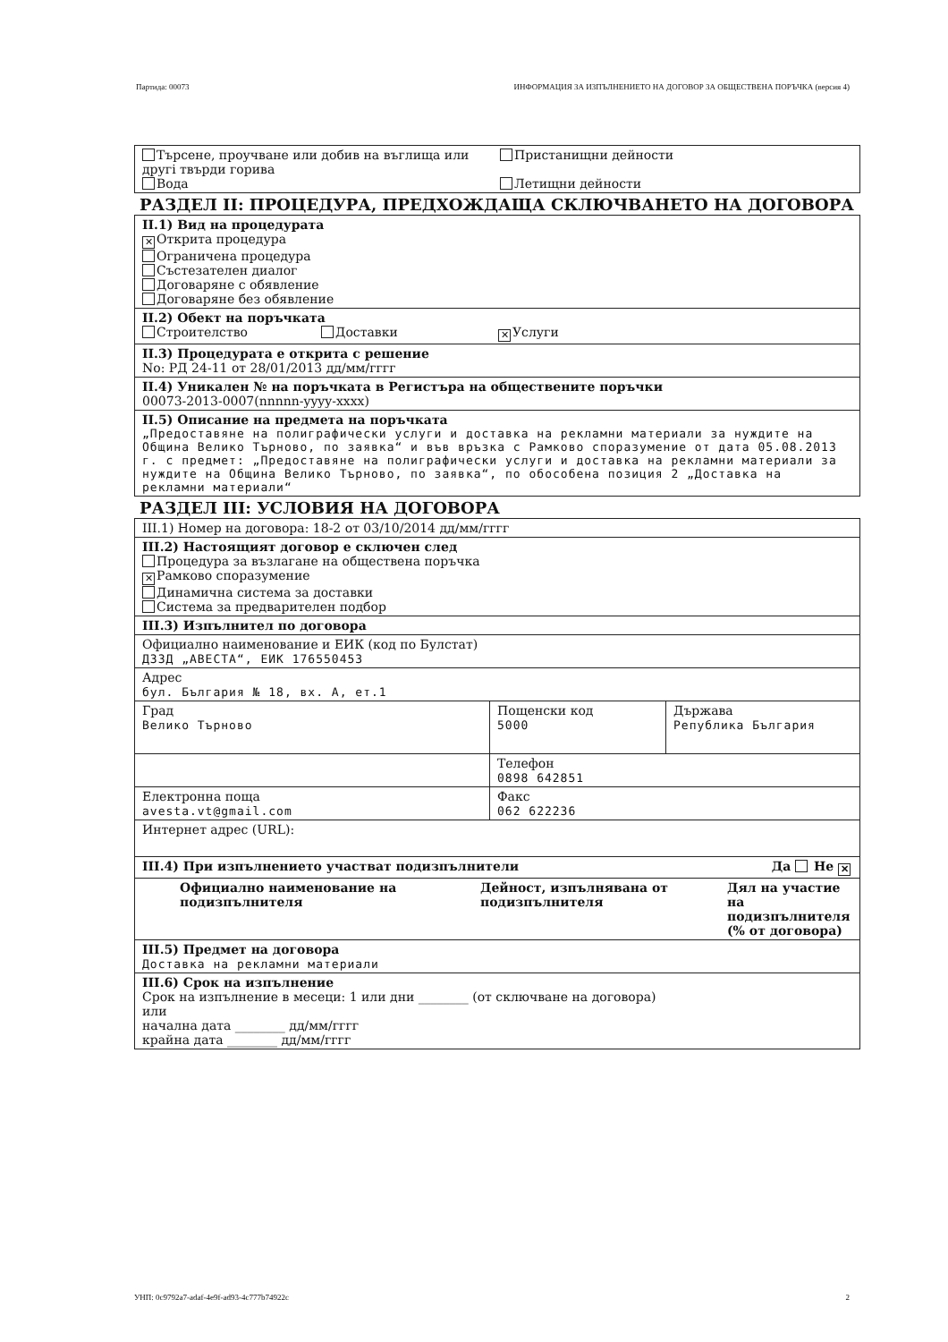Партида: 00073 ИНФОРМАЦИЯ ЗА ИЗПЪЛНЕНИЕТО НА ДОГОВОР ЗА ОБЩЕСТВЕНА ПОРЪЧКА (версия 4)
Търсене, проучване или добив на въглища или другi твърди горива
Вода
Пристанищни дейности
Летищни дейности
РАЗДЕЛ II: ПРОЦЕДУРА, ПРЕДХОЖДАЩА СКЛЮЧВАНЕТО НА ДОГОВОРА
II.1) Вид на процедурата
✕ Открита процедура
Ограничена процедура
Състезателен диалог
Договаряне с обявление
Договаряне без обявление
II.2) Обект на поръчката
Строителство Доставки ✕ Услуги
II.3) Процедурата е открита с решение
No: РД 24-11 от 28/01/2013 дд/мм/гггг
II.4) Уникален № на поръчката в Регистъра на обществените поръчки
00073-2013-0007(nnnnn-yyyy-xxxx)
II.5) Описание на предмета на поръчката
„Предоставяне на полиграфически услуги и доставка на рекламни материали за нуждите на Община Велико Търново, по заявка“ и във връзка с Рамково споразумение от дата 05.08.2013 г. с предмет: „Предоставяне на полиграфически услуги и доставка на рекламни материали за нуждите на Община Велико Търново, по заявка“, по обособена позиция 2 „Доставка на рекламни материали“
РАЗДЕЛ III: УСЛОВИЯ НА ДОГОВОРА
III.1) Номер на договора: 18-2 от 03/10/2014 дд/мм/гггг
III.2) Настоящият договор е сключен след
Процедура за възлагане на обществена поръчка
✕ Рамково споразумение
Динамична система за доставки
Система за предварителен подбор
| III.3) Изпълнител по договора | | |
| Официално наименование и ЕИК (код по Булстат) ДЗЗД „АВЕСТА“, ЕИК 176550453 | | |
| Адрес бул. България № 18, вх. А, ет.1 | | |
| Град Велико Търново | Пощенски код 5000 | Държава Република България |
| | Телефон 0898 642851 | |
| Електронна поща avesta.vt@gmail.com | Факс 062 622236 | |
| Интернет адрес (URL): | | |
| III.4) При изпълнението участват подизпълнители Да Не ✕ | | |
| / Официално наименование на подизпълнителя / Дейност, изпълнявана от подизпълнителя / Дял на участие на подизпълнителя (% от договора) / | | |
| III.5) Предмет на договора Доставка на рекламни материали | | |
| III.6) Срок на изпълнение Срок на изпълнение в месеци: 1 или дни ________ (от сключване на договора) или начална дата ________ дд/мм/гггг крайна дата ________ дд/мм/гггг | | |
УНП: 0c9792a7-adaf-4e9f-ad93-4c777b74922c 2